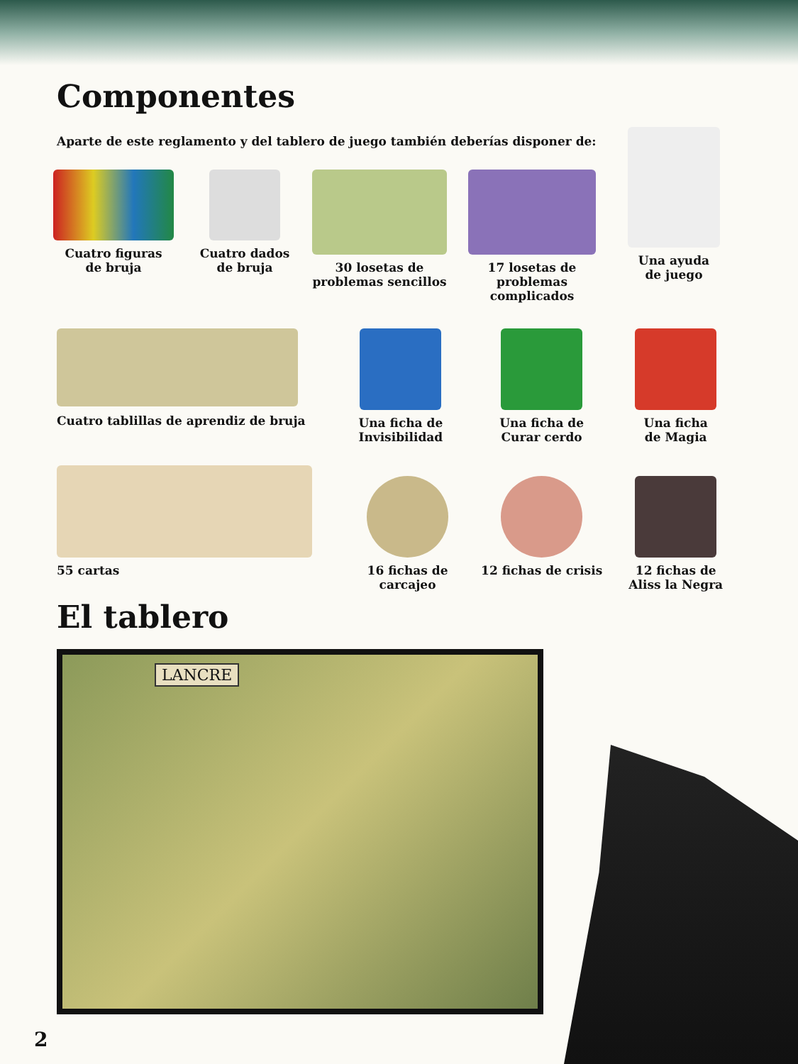Componentes
Aparte de este reglamento y del tablero de juego también deberías disponer de:
Cuatro figuras
de bruja
Cuatro dados
de bruja
30 losetas de
problemas sencillos
17 losetas de
problemas complicados
Una ayuda
de juego
Cuatro tablillas de aprendiz de bruja Una ficha de
Invisibilidad
Una ficha de
Curar cerdo
Una ficha
de Magia
55 cartas 16 fichas de
carcajeo
12 fichas de crisis 12 fichas de
Aliss la Negra
El tablero
LANCRE
2